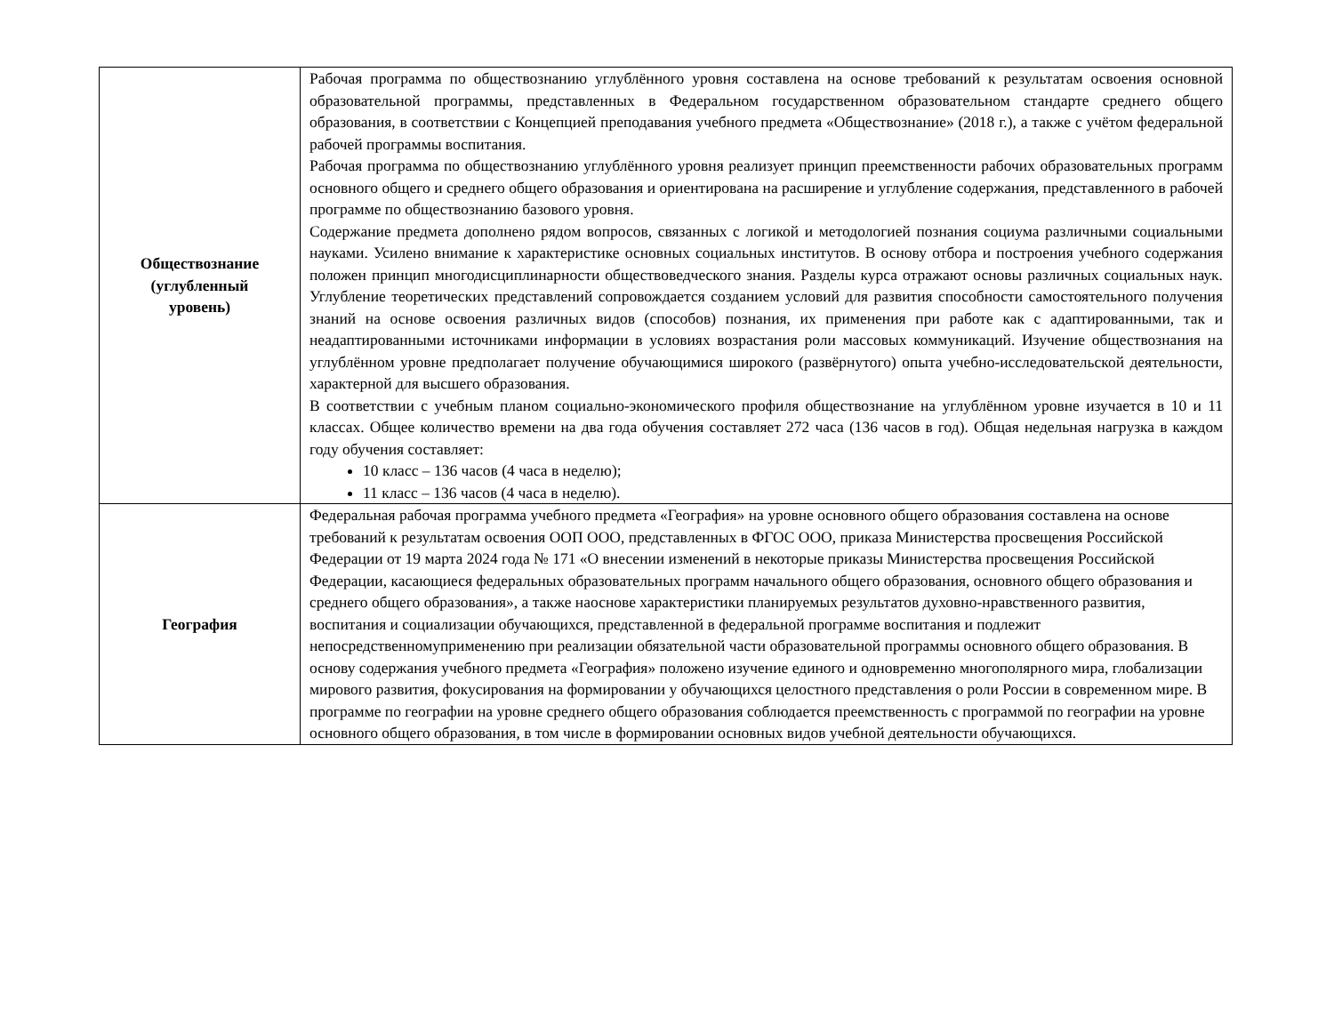| Обществознание (углубленный уровень) | Рабочая программа по обществознанию углублённого уровня составлена на основе требований к результатам освоения основной образовательной программы, представленных в Федеральном государственном образовательном стандарте среднего общего образования, в соответствии с Концепцией преподавания учебного предмета «Обществознание» (2018 г.), а также с учётом федеральной рабочей программы воспитания. Рабочая программа по обществознанию углублённого уровня реализует принцип преемственности рабочих образовательных программ основного общего и среднего общего образования и ориентирована на расширение и углубление содержания, представленного в рабочей программе по обществознанию базового уровня. Содержание предмета дополнено рядом вопросов, связанных с логикой и методологией познания социума различными социальными науками. Усилено внимание к характеристике основных социальных институтов. В основу отбора и построения учебного содержания положен принцип многодисциплинарности обществоведческого знания. Разделы курса отражают основы различных социальных наук. Углубление теоретических представлений сопровождается созданием условий для развития способности самостоятельного получения знаний на основе освоения различных видов (способов) познания, их применения при работе как с адаптированными, так и неадаптированными источниками информации в условиях возрастания роли массовых коммуникаций. Изучение обществознания на углублённом уровне предполагает получение обучающимися широкого (развёрнутого) опыта учебно-исследовательской деятельности, характерной для высшего образования. В соответствии с учебным планом социально-экономического профиля обществознание на углублённом уровне изучается в 10 и 11 классах. Общее количество времени на два года обучения составляет 272 часа (136 часов в год). Общая недельная нагрузка в каждом году обучения составляет: 10 класс – 136 часов (4 часа в неделю); 11 класс – 136 часов (4 часа в неделю). |
| География | Федеральная рабочая программа учебного предмета «География» на уровне основного общего образования составлена на основе требований к результатам освоения ООП ООО, представленных в ФГОС ООО, приказа Министерства просвещения Российской Федерации от 19 марта 2024 года № 171 «О внесении изменений в некоторые приказы Министерства просвещения Российской Федерации, касающиеся федеральных образовательных программ начального общего образования, основного общего образования и среднего общего образования», а также наоснове характеристики планируемых результатов духовно-нравственного развития, воспитания и социализации обучающихся, представленной в федеральной программе воспитания и подлежит непосредственномуприменению при реализации обязательной части образовательной программы основного общего образования. В основу содержания учебного предмета «География» положено изучение единого и одновременно многополярного мира, глобализации мирового развития, фокусирования на формировании у обучающихся целостного представления о роли России в современном мире. В программе по географии на уровне среднего общего образования соблюдается преемственность с программой по географии на уровне основного общего образования, в том числе в формировании основных видов учебной деятельности обучающихся. |